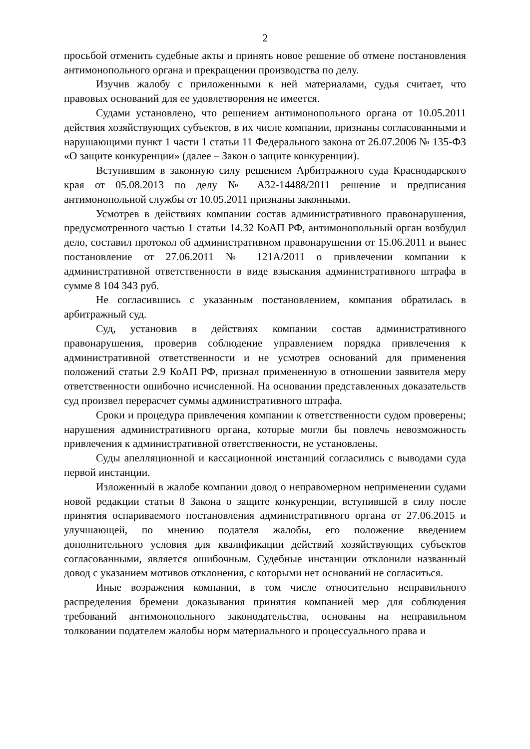2
просьбой отменить судебные акты и принять новое решение об отмене постановления антимонопольного органа и прекращении производства по делу.
Изучив жалобу с приложенными к ней материалами, судья считает, что правовых оснований для ее удовлетворения не имеется.
Судами установлено, что решением антимонопольного органа от 10.05.2011 действия хозяйствующих субъектов, в их числе компании, признаны согласованными и нарушающими пункт 1 части 1 статьи 11 Федерального закона от 26.07.2006 № 135-ФЗ «О защите конкуренции» (далее – Закон о защите конкуренции).
Вступившим в законную силу решением Арбитражного суда Краснодарского края от 05.08.2013 по делу № А32-14488/2011 решение и предписания антимонопольной службы от 10.05.2011 признаны законными.
Усмотрев в действиях компании состав административного правонарушения, предусмотренного частью 1 статьи 14.32 КоАП РФ, антимонопольный орган возбудил дело, составил протокол об административном правонарушении от 15.06.2011 и вынес постановление от 27.06.2011 № 121А/2011 о привлечении компании к административной ответственности в виде взыскания административного штрафа в сумме 8 104 343 руб.
Не согласившись с указанным постановлением, компания обратилась в арбитражный суд.
Суд, установив в действиях компании состав административного правонарушения, проверив соблюдение управлением порядка привлечения к административной ответственности и не усмотрев оснований для применения положений статьи 2.9 КоАП РФ, признал примененную в отношении заявителя меру ответственности ошибочно исчисленной. На основании представленных доказательств суд произвел перерасчет суммы административного штрафа.
Сроки и процедура привлечения компании к ответственности судом проверены; нарушения административного органа, которые могли бы повлечь невозможность привлечения к административной ответственности, не установлены.
Суды апелляционной и кассационной инстанций согласились с выводами суда первой инстанции.
Изложенный в жалобе компании довод о неправомерном неприменении судами новой редакции статьи 8 Закона о защите конкуренции, вступившей в силу после принятия оспариваемого постановления административного органа от 27.06.2015 и улучшающей, по мнению подателя жалобы, его положение введением дополнительного условия для квалификации действий хозяйствующих субъектов согласованными, является ошибочным. Судебные инстанции отклонили названный довод с указанием мотивов отклонения, с которыми нет оснований не согласиться.
Иные возражения компании, в том числе относительно неправильного распределения бремени доказывания принятия компанией мер для соблюдения требований антимонопольного законодательства, основаны на неправильном толковании подателем жалобы норм материального и процессуального права и